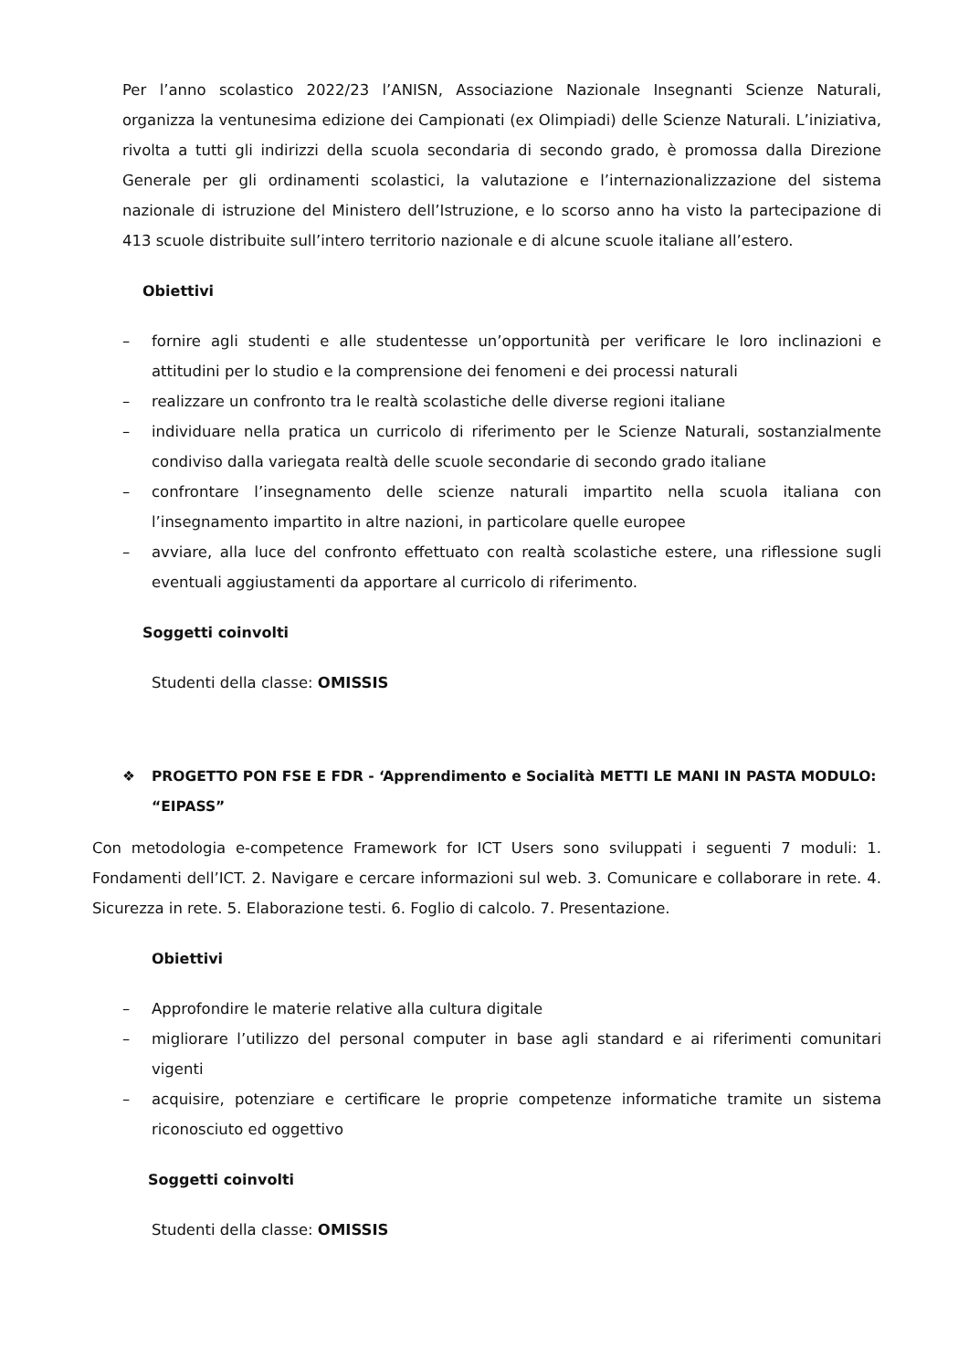Per l’anno scolastico 2022/23 l’ANISN, Associazione Nazionale Insegnanti Scienze Naturali, organizza la ventunesima edizione dei Campionati (ex Olimpiadi) delle Scienze Naturali. L’iniziativa, rivolta a tutti gli indirizzi della scuola secondaria di secondo grado, è promossa dalla Direzione Generale per gli ordinamenti scolastici, la valutazione e l’internazionalizzazione del sistema nazionale di istruzione del Ministero dell’Istruzione, e lo scorso anno ha visto la partecipazione di 413 scuole distribuite sull’intero territorio nazionale e di alcune scuole italiane all’estero.
Obiettivi
– fornire agli studenti e alle studentesse un’opportunità per verificare le loro inclinazioni e attitudini per lo studio e la comprensione dei fenomeni e dei processi naturali
– realizzare un confronto tra le realtà scolastiche delle diverse regioni italiane
– individuare nella pratica un curricolo di riferimento per le Scienze Naturali, sostanzialmente condiviso dalla variegata realtà delle scuole secondarie di secondo grado italiane
– confrontare l’insegnamento delle scienze naturali impartito nella scuola italiana con l’insegnamento impartito in altre nazioni, in particolare quelle europee
– avviare, alla luce del confronto effettuato con realtà scolastiche estere, una riflessione sugli eventuali aggiustamenti da apportare al curricolo di riferimento.
Soggetti coinvolti
Studenti della classe: OMISSIS
❖ PROGETTO PON FSE E FDR - ‘Apprendimento e Socialità METTI LE MANI IN PASTA MODULO: “EIPASS”
Con metodologia e-competence Framework for ICT Users sono sviluppati i seguenti 7 moduli: 1. Fondamenti dell’ICT. 2. Navigare e cercare informazioni sul web. 3. Comunicare e collaborare in rete. 4. Sicurezza in rete. 5. Elaborazione testi. 6. Foglio di calcolo. 7. Presentazione.
Obiettivi
– Approfondire le materie relative alla cultura digitale
– migliorare l’utilizzo del personal computer in base agli standard e ai riferimenti comunitari vigenti
– acquisire, potenziare e certificare le proprie competenze informatiche tramite un sistema riconosciuto ed oggettivo
Soggetti coinvolti
Studenti della classe: OMISSIS